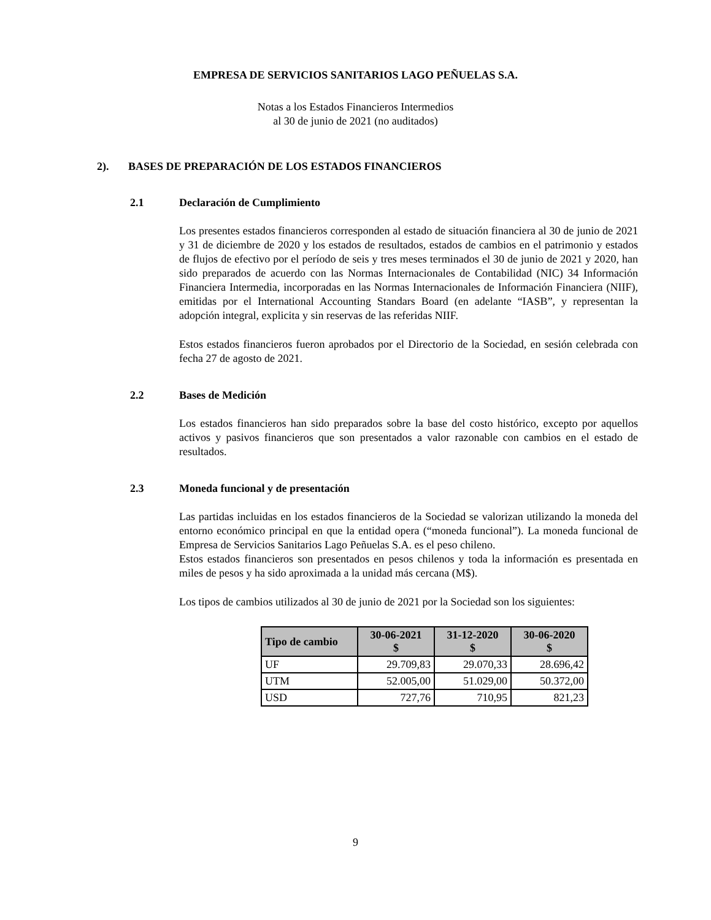EMPRESA DE SERVICIOS SANITARIOS LAGO PEÑUELAS S.A.
Notas a los Estados Financieros Intermedios
al 30 de junio de 2021 (no auditados)
2). BASES DE PREPARACIÓN DE LOS ESTADOS FINANCIEROS
2.1 Declaración de Cumplimiento
Los presentes estados financieros corresponden al estado de situación financiera al 30 de junio de 2021 y 31 de diciembre de 2020 y los estados de resultados, estados de cambios en el patrimonio y estados de flujos de efectivo por el período de seis y tres meses terminados el 30 de junio de 2021 y 2020, han sido preparados de acuerdo con las Normas Internacionales de Contabilidad (NIC) 34 Información Financiera Intermedia, incorporadas en las Normas Internacionales de Información Financiera (NIIF), emitidas por el International Accounting Standars Board (en adelante “IASB”, y representan la adopción integral, explicita y sin reservas de las referidas NIIF.
Estos estados financieros fueron aprobados por el Directorio de la Sociedad, en sesión celebrada con fecha 27 de agosto de 2021.
2.2 Bases de Medición
Los estados financieros han sido preparados sobre la base del costo histórico, excepto por aquellos activos y pasivos financieros que son presentados a valor razonable con cambios en el estado de resultados.
2.3 Moneda funcional y de presentación
Las partidas incluidas en los estados financieros de la Sociedad se valorizan utilizando la moneda del entorno económico principal en que la entidad opera (“moneda funcional”). La moneda funcional de Empresa de Servicios Sanitarios Lago Peñuelas S.A. es el peso chileno.
Estos estados financieros son presentados en pesos chilenos y toda la información es presentada en miles de pesos y ha sido aproximada a la unidad más cercana (M$).
Los tipos de cambios utilizados al 30 de junio de 2021 por la Sociedad son los siguientes:
| Tipo de cambio | 30-06-2021 $ | 31-12-2020 $ | 30-06-2020 $ |
| --- | --- | --- | --- |
| UF | 29.709,83 | 29.070,33 | 28.696,42 |
| UTM | 52.005,00 | 51.029,00 | 50.372,00 |
| USD | 727,76 | 710,95 | 821,23 |
9